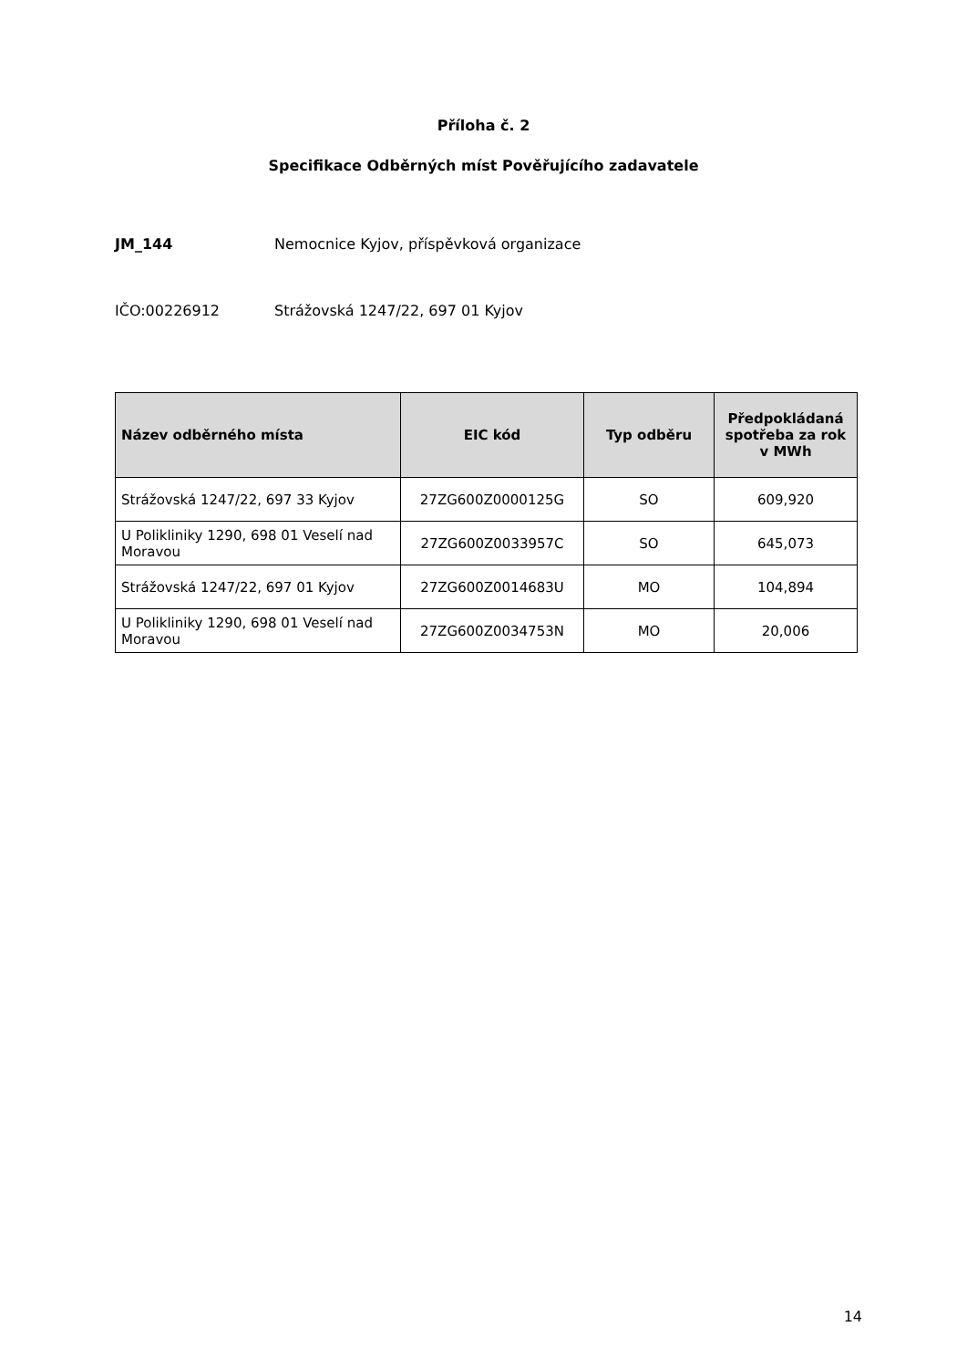Příloha č. 2
Specifikace Odběrných míst Pověřujícího zadavatele
JM_144 Nemocnice Kyjov, příspěvková organizace
IČO:00226912 Strážovská 1247/22, 697 01 Kyjov
| Název odběrného místa | EIC kód | Typ odběru | Předpokládaná spotřeba za rok v MWh |
| --- | --- | --- | --- |
| Strážovská 1247/22, 697 33 Kyjov | 27ZG600Z0000125G | SO | 609,920 |
| U Polikliniky 1290, 698 01 Veselí nad Moravou | 27ZG600Z0033957C | SO | 645,073 |
| Strážovská 1247/22, 697 01 Kyjov | 27ZG600Z0014683U | MO | 104,894 |
| U Polikliniky 1290, 698 01 Veselí nad Moravou | 27ZG600Z0034753N | MO | 20,006 |
14